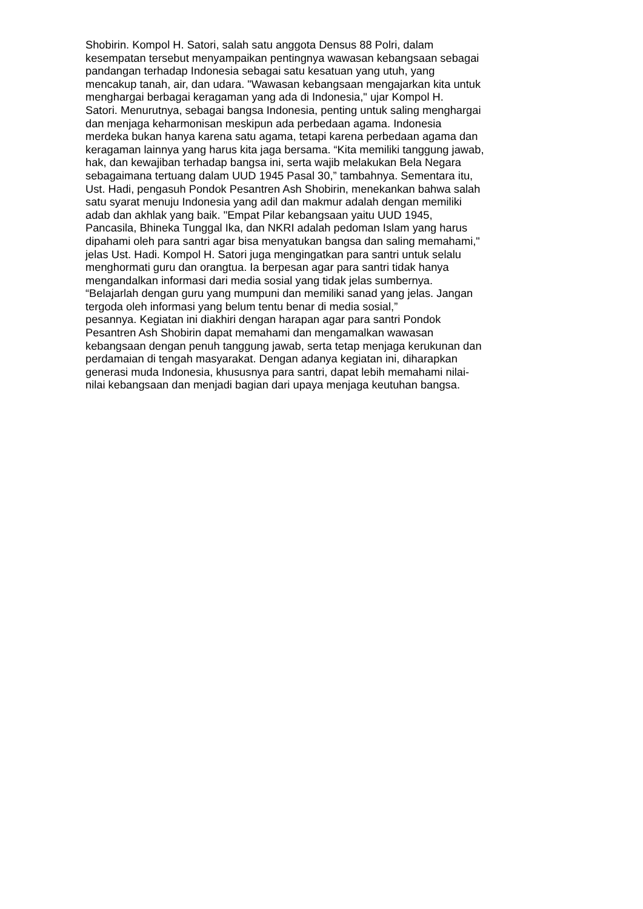Shobirin. Kompol H. Satori, salah satu anggota Densus 88 Polri, dalam
kesempatan tersebut menyampaikan pentingnya wawasan kebangsaan sebagai
pandangan terhadap Indonesia sebagai satu kesatuan yang utuh, yang
mencakup tanah, air, dan udara. "Wawasan kebangsaan mengajarkan kita untuk
menghargai berbagai keragaman yang ada di Indonesia," ujar Kompol H.
Satori. Menurutnya, sebagai bangsa Indonesia, penting untuk saling menghargai
dan menjaga keharmonisan meskipun ada perbedaan agama. Indonesia
merdeka bukan hanya karena satu agama, tetapi karena perbedaan agama dan
keragaman lainnya yang harus kita jaga bersama. “Kita memiliki tanggung jawab,
hak, dan kewajiban terhadap bangsa ini, serta wajib melakukan Bela Negara
sebagaimana tertuang dalam UUD 1945 Pasal 30,” tambahnya. Sementara itu,
Ust. Hadi, pengasuh Pondok Pesantren Ash Shobirin, menekankan bahwa salah
satu syarat menuju Indonesia yang adil dan makmur adalah dengan memiliki
adab dan akhlak yang baik. "Empat Pilar kebangsaan yaitu UUD 1945,
Pancasila, Bhineka Tunggal Ika, dan NKRI adalah pedoman Islam yang harus
dipahami oleh para santri agar bisa menyatukan bangsa dan saling memahami,"
jelas Ust. Hadi. Kompol H. Satori juga mengingatkan para santri untuk selalu
menghormati guru dan orangtua. Ia berpesan agar para santri tidak hanya
mengandalkan informasi dari media sosial yang tidak jelas sumbernya.
“Belajarlah dengan guru yang mumpuni dan memiliki sanad yang jelas. Jangan
tergoda oleh informasi yang belum tentu benar di media sosial,”
pesannya. Kegiatan ini diakhiri dengan harapan agar para santri Pondok
Pesantren Ash Shobirin dapat memahami dan mengamalkan wawasan
kebangsaan dengan penuh tanggung jawab, serta tetap menjaga kerukunan dan
perdamaian di tengah masyarakat. Dengan adanya kegiatan ini, diharapkan
generasi muda Indonesia, khususnya para santri, dapat lebih memahami nilai-
nilai kebangsaan dan menjadi bagian dari upaya menjaga keutuhan bangsa.